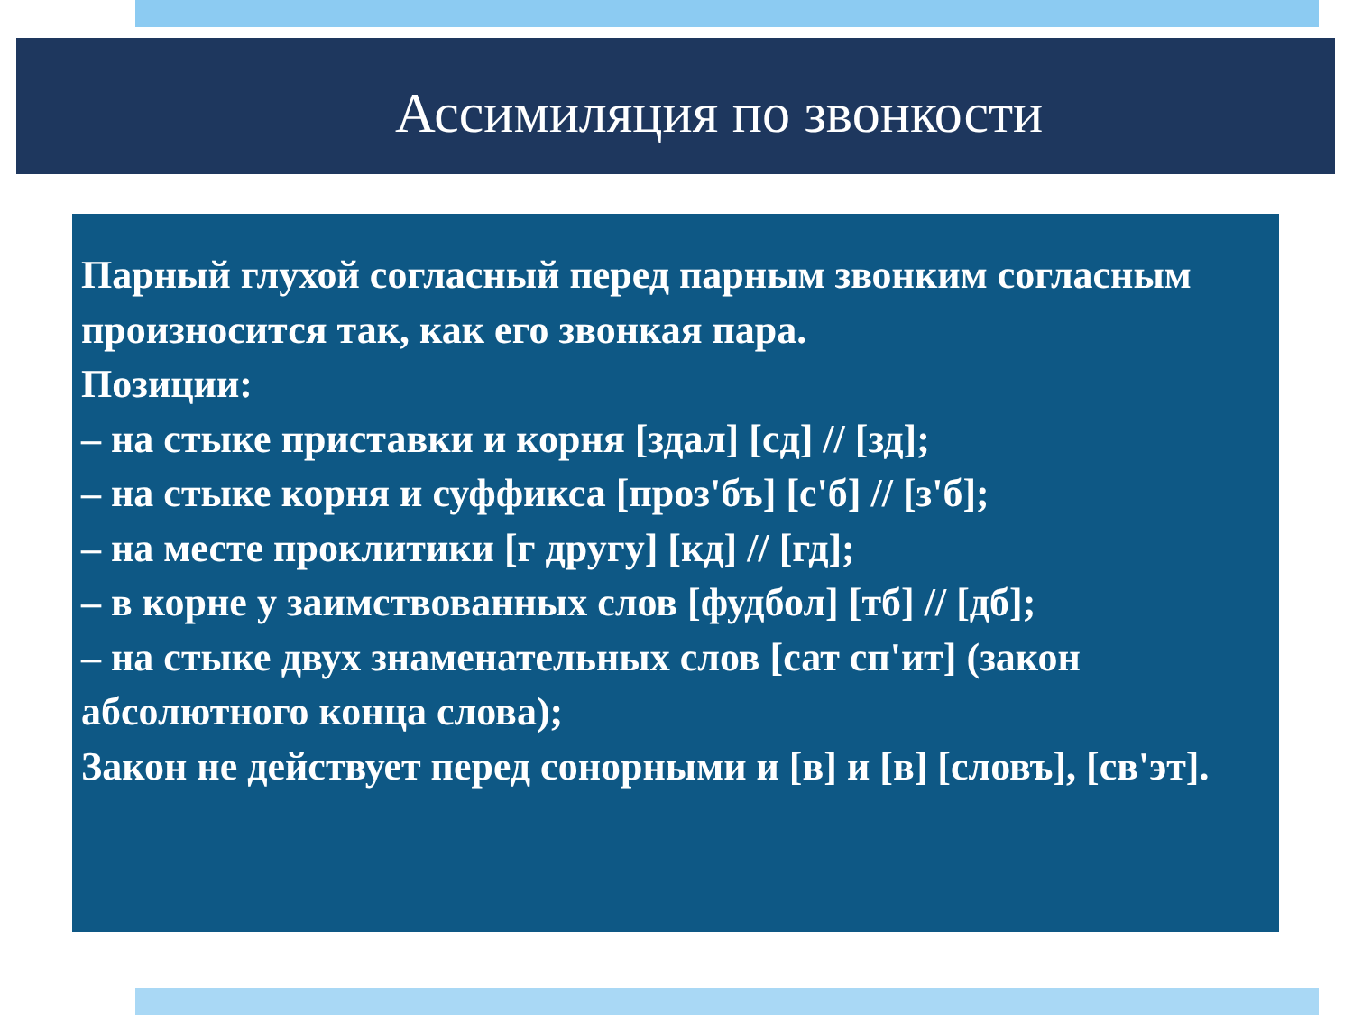Ассимиляция по звонкости
Парный глухой согласный перед парным звонким согласным произносится так, как его звонкая пара.
Позиции:
– на стыке приставки и корня [здал] [сд] // [зд];
– на стыке корня и суффикса [проз'бъ] [с'б] // [з'б];
– на месте проклитики [г другу] [кд] // [гд];
– в корне у заимствованных слов [фудбол] [тб] // [дб];
– на стыке двух знаменательных слов [сат сп'ит] (закон абсолютного конца слова);
Закон не действует перед сонорными и [в] и [в] [словъ], [св'эт].